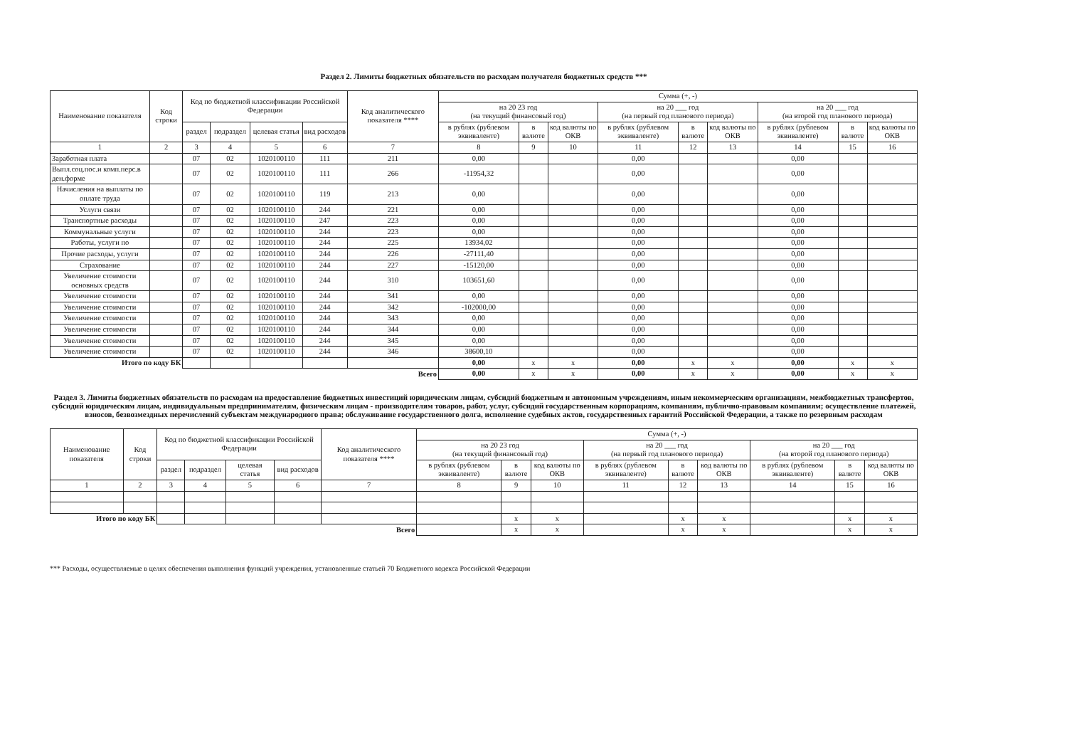Раздел 2. Лимиты бюджетных обязательств по расходам получателя бюджетных средств ***
| Наименование показателя | Код строки | Код по бюджетной классификации Российской Федерации | | | | Код аналитического показателя **** | Сумма (+, -) | | | | | | | | |
| --- | --- | --- | --- | --- | --- | --- | --- | --- | --- | --- | --- | --- | --- | --- | --- |
| | | | | | | | на 20 23 год (на текущий финансовый год) | | | на 20 ___ год (на первый год планового периода) | | | на 20 ___ год (на второй год планового периода) | | |
| | | раздел | подраздел | целевая статья | вид расходов | | в рублях (рублевом эквиваленте) | в валюте | код валюты по ОКВ | в рублях (рублевом эквиваленте) | в валюте | код валюты по ОКВ | в рублях (рублевом эквиваленте) | в валюте | код валюты по ОКВ |
| 1 | 2 | 3 | 4 | 5 | 6 | 7 | 8 | 9 | 10 | 11 | 12 | 13 | 14 | 15 | 16 |
| Заработная плата | | 07 | 02 | 1020100110 | 111 | 211 | 0,00 | | | 0,00 | | | 0,00 | | |
| Выпл.соц.пос.и комп.перс.в ден.форме | | 07 | 02 | 1020100110 | 111 | 266 | -11954,32 | | | 0,00 | | | 0,00 | | |
| Начисления на выплаты по оплате труда | | 07 | 02 | 1020100110 | 119 | 213 | 0,00 | | | 0,00 | | | 0,00 | | |
| Услуги связи | | 07 | 02 | 1020100110 | 244 | 221 | 0,00 | | | 0,00 | | | 0,00 | | |
| Транспортные расходы | | 07 | 02 | 1020100110 | 247 | 223 | 0,00 | | | 0,00 | | | 0,00 | | |
| Коммунальные услуги | | 07 | 02 | 1020100110 | 244 | 223 | 0,00 | | | 0,00 | | | 0,00 | | |
| Работы, услуги по | | 07 | 02 | 1020100110 | 244 | 225 | 13934,02 | | | 0,00 | | | 0,00 | | |
| Прочие расходы, услуги | | 07 | 02 | 1020100110 | 244 | 226 | -27111,40 | | | 0,00 | | | 0,00 | | |
| Страхование | | 07 | 02 | 1020100110 | 244 | 227 | -15120,00 | | | 0,00 | | | 0,00 | | |
| Увеличение стоимости основных средств | | 07 | 02 | 1020100110 | 244 | 310 | 103651,60 | | | 0,00 | | | 0,00 | | |
| Увеличение стоимости | | 07 | 02 | 1020100110 | 244 | 341 | 0,00 | | | 0,00 | | | 0,00 | | |
| Увеличение стоимости | | 07 | 02 | 1020100110 | 244 | 342 | -102000,00 | | | 0,00 | | | 0,00 | | |
| Увеличение стоимости | | 07 | 02 | 1020100110 | 244 | 343 | 0,00 | | | 0,00 | | | 0,00 | | |
| Увеличение стоимости | | 07 | 02 | 1020100110 | 244 | 344 | 0,00 | | | 0,00 | | | 0,00 | | |
| Увеличение стоимости | | 07 | 02 | 1020100110 | 244 | 345 | 0,00 | | | 0,00 | | | 0,00 | | |
| Увеличение стоимости | | 07 | 02 | 1020100110 | 244 | 346 | 38600,10 | | | 0,00 | | | 0,00 | | |
| Итого по коду БК | | | | | | | 0,00 | x | x | 0,00 | x | x | 0,00 | x | x |
| Всего | | | | | | | 0,00 | x | x | 0,00 | x | x | 0,00 | x | x |
Раздел 3. Лимиты бюджетных обязательств по расходам на предоставление бюджетных инвестиций юридическим лицам, субсидий бюджетным и автономным учреждениям, иным некоммерческим организациям, межбюджетных трансфертов, субсидий юридическим лицам, индивидуальным предпринимателям, физическим лицам - производителям товаров, работ, услуг, субсидий государственным корпорациям, компаниям, публично-правовым компаниям; осуществление платежей, взносов, безвозмездных перечислений субъектам международного права; обслуживание государственного долга, исполнение судебных актов, государственных гарантий Российской Федерации, а также по резервным расходам
| Наименование показателя | Код строки | Код по бюджетной классификации Российской Федерации | | | | Код аналитического показателя **** | Сумма (+, -) | | | | | | | | |
| --- | --- | --- | --- | --- | --- | --- | --- | --- | --- | --- | --- | --- | --- | --- | --- |
| | | | | | | | на 20 23 год (на текущий финансовый год) | | | на 20 ___ год (на первый год планового периода) | | | на 20 ___ год (на второй год планового периода) | | |
| | | раздел | подраздел | целевая статья | вид расходов | | в рублях (рублевом эквиваленте) | в валюте | код валюты по ОКВ | в рублях (рублевом эквиваленте) | в валюте | код валюты по ОКВ | в рублях (рублевом эквиваленте) | в валюте | код валюты по ОКВ |
| 1 | 2 | 3 | 4 | 5 | 6 | 7 | 8 | 9 | 10 | 11 | 12 | 13 | 14 | 15 | 16 |
| Итого по коду БК | | | | | | | | x | x | | x | x | | x | x |
| Всего | | | | | | | | x | x | | x | x | | x | x |
*** Расходы, осуществляемые в целях обеспечения выполнения функций учреждения, установленные статьей 70 Бюджетного кодекса Российской Федерации